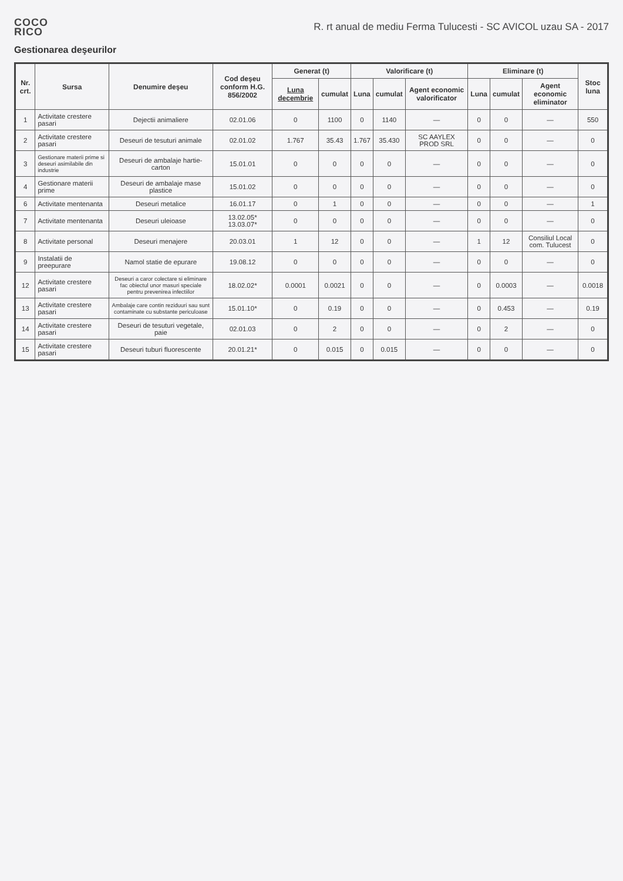COCO
RICO
R. rt anual de mediu Ferma Tulucesti - SC AVICOL uzau SA - 2017
Gestionarea deşeurilor
| Nr. crt. | Sursa | Denumire deşeu | Cod deşeu conform H.G. 856/2002 | Generat (t) | | Valorificare (t) | | | Eliminare (t) | | | Stoc luna |
| --- | --- | --- | --- | --- | --- | --- | --- | --- | --- | --- | --- | --- |
| | | | | Luna decembrie | cumulat | Luna | cumulat | Agent economic valorificator | Luna | cumulat | Agent economic eliminator | |
| 1 | Activitate crestere pasari | Dejectii animaliere | 02.01.06 | 0 | 1100 | 0 | 1140 | — | 0 | 0 | — | 550 |
| 2 | Activitate crestere pasari | Deseuri de tesuturi animale | 02.01.02 | 1.767 | 35.43 | 1.767 | 35.430 | SC AAYLEX PROD SRL | 0 | 0 | — | 0 |
| 3 | Gestionare materii prime si deseuri asimilabile din industrie | Deseuri de ambalaje hartie-carton | 15.01.01 | 0 | 0 | 0 | 0 | — | 0 | 0 | — | 0 |
| 4 | Gestionare materii prime | Deseuri de ambalaje mase plastice | 15.01.02 | 0 | 0 | 0 | 0 | — | 0 | 0 | — | 0 |
| 6 | Activitate mentenanta | Deseuri metalice | 16.01.17 | 0 | 1 | 0 | 0 | — | 0 | 0 | — | 1 |
| 7 | Activitate mentenanta | Deseuri uleioase | 13.02.05* 13.03.07* | 0 | 0 | 0 | 0 | — | 0 | 0 | — | 0 |
| 8 | Activitate personal | Deseuri menajere | 20.03.01 | 1 | 12 | 0 | 0 | — | 1 | 12 | Consiliul Local com. Tulucest | 0 |
| 9 | Instalatii de preepurare | Namol statie de epurare | 19.08.12 | 0 | 0 | 0 | 0 | — | 0 | 0 | — | 0 |
| 12 | Activitate crestere pasari | Deseuri a caror colectare si eliminare fac obiectul unor masuri speciale pentru prevenirea infectiilor | 18.02.02* | 0.0001 | 0.0021 | 0 | 0 | — | 0 | 0.0003 | — | 0.0018 |
| 13 | Activitate crestere pasari | Ambalaje care contin reziduuri sau sunt contaminate cu substante periculoase | 15.01.10* | 0 | 0.19 | 0 | 0 | — | 0 | 0.453 | — | 0.19 |
| 14 | Activitate crestere pasari | Deseuri de tesuturi vegetale, paie | 02.01.03 | 0 | 2 | 0 | 0 | — | 0 | 2 | — | 0 |
| 15 | Activitate crestere pasari | Deseuri tuburi fluorescente | 20.01.21* | 0 | 0.015 | 0 | 0.015 | — | 0 | 0 | — | 0 |